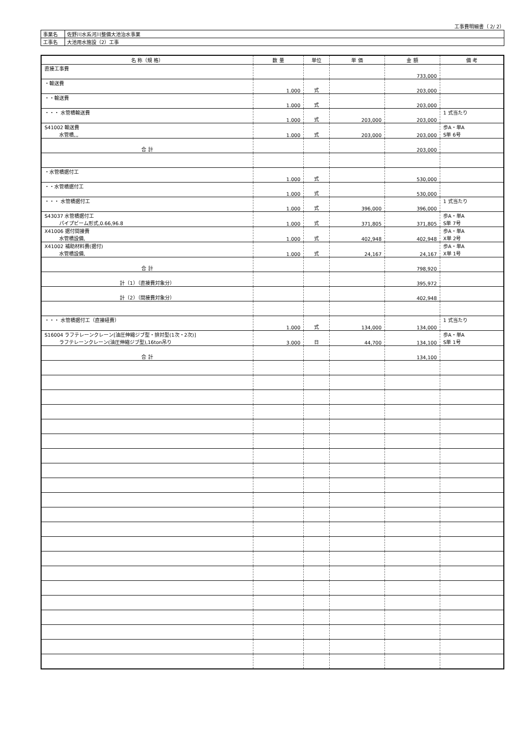工事費明細書（ 2/ 2）
| 事業名 | 佐野川水系河川整備大池治水事業 |
| 工事名 | 大池用水施設（2）工事 |
| 名 称（規 格） | 数 量 | 単位 | 単 価 | 金 額 | 備 考 |
| --- | --- | --- | --- | --- | --- |
| 直接工事費 | | | | 733,000 | |
| ・輸送費 | 1.000 | 式 | | 203,000 | |
| ・・輸送費 | 1.000 | 式 | | 203,000 | |
| ・・・ 水管橋輸送費 | 1.000 | 式 | 203,000 | 203,000 | 1 式当たり |
| S41002 輸送費 水管橋,,, | 1.000 | 式 | 203,000 | 203,000 | 歩A・単A S単 6号 |
| 合 計 | | | | 203,000 | |
| ・水管橋据付工 | 1.000 | 式 | | 530,000 | |
| ・・水管橋据付工 | 1.000 | 式 | | 530,000 | |
| ・・・ 水管橋据付工 | 1.000 | 式 | 396,000 | 396,000 | 1 式当たり |
| S43037 水管橋据付工 パイプビーム形式,0.66,96.8 | 1.000 | 式 | 371,805 | 371,805 | 歩A・単A S単 7号 |
| X41006 据付間接費 水管橋設備, | 1.000 | 式 | 402,948 | 402,948 | 歩A・単A X単 2号 |
| X41002 補助材料費(据付) 水管橋設備, | 1.000 | 式 | 24,167 | 24,167 | 歩A・単A X単 1号 |
| 合 計 | | | | 798,920 | |
| 計（1）（直接費対象分） | | | | 395,972 | |
| 計（2）（間接費対象分） | | | | 402,948 | |
| ・・・ 水管橋据付工（直接経費） | 1.000 | 式 | 134,000 | 134,000 | 1 式当たり |
| S16004 ラフテレーンクレーン[油圧伸縮ジブ型・排対型(1次・2次)] ラフテレーンクレーン(油圧伸縮ジブ型),16ton吊り | 3.000 | 日 | 44,700 | 134,100 | 歩A・単A S単 1号 |
| 合 計 | | | | 134,100 | |